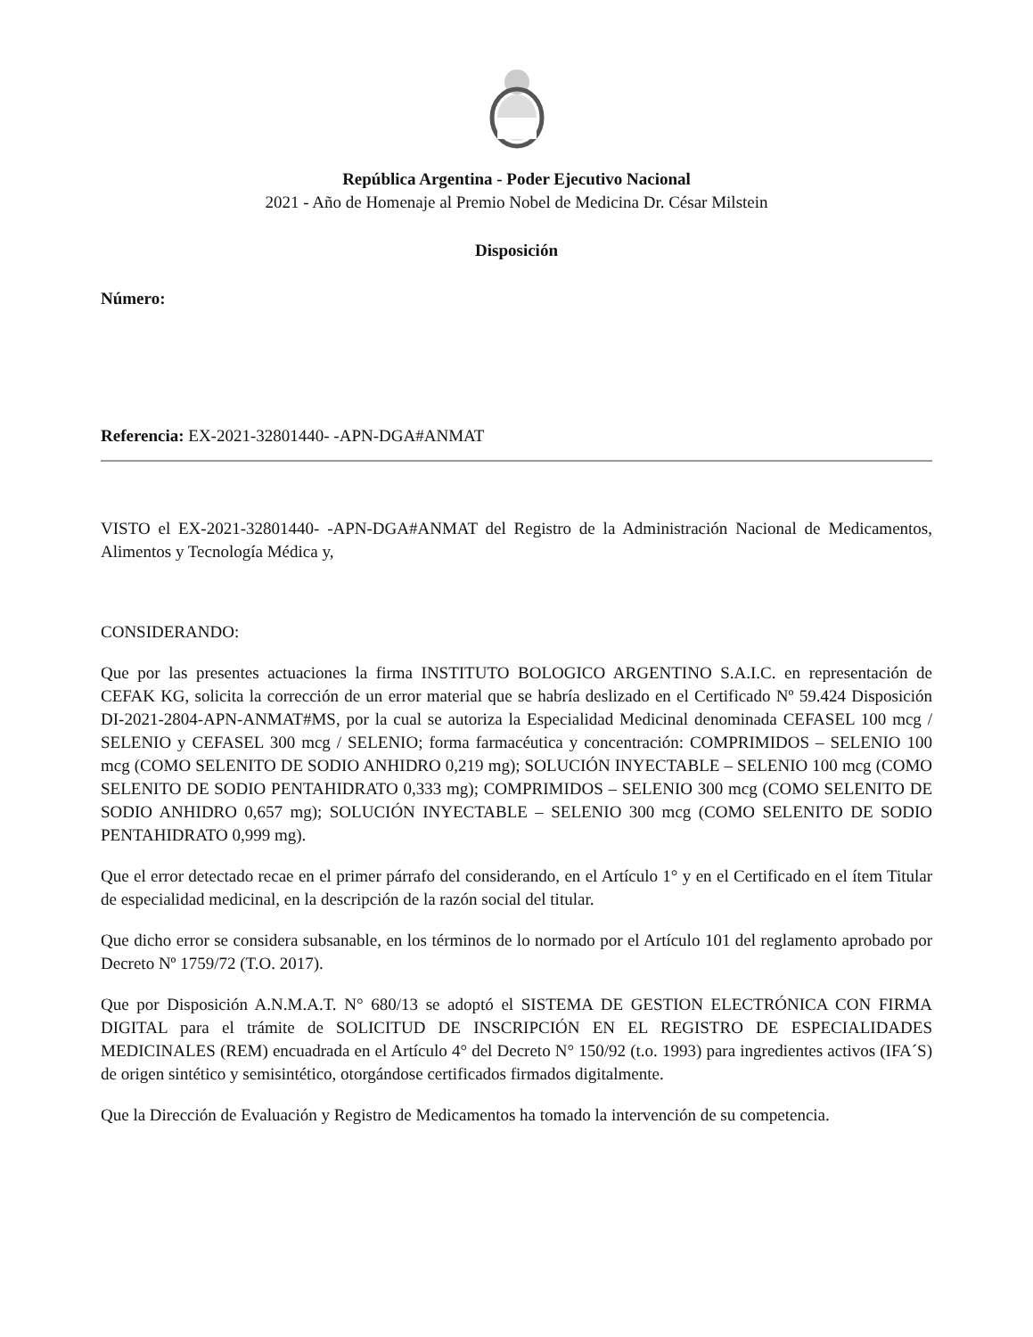República Argentina - Poder Ejecutivo Nacional
2021 - Año de Homenaje al Premio Nobel de Medicina Dr. César Milstein
Disposición
Número:
Referencia: EX-2021-32801440- -APN-DGA#ANMAT
VISTO el EX-2021-32801440- -APN-DGA#ANMAT del Registro de la Administración Nacional de Medicamentos, Alimentos y Tecnología Médica y,
CONSIDERANDO:
Que por las presentes actuaciones la firma INSTITUTO BOLOGICO ARGENTINO S.A.I.C. en representación de CEFAK KG, solicita la corrección de un error material que se habría deslizado en el Certificado Nº 59.424 Disposición DI-2021-2804-APN-ANMAT#MS, por la cual se autoriza la Especialidad Medicinal denominada CEFASEL 100 mcg / SELENIO y CEFASEL 300 mcg / SELENIO; forma farmacéutica y concentración: COMPRIMIDOS – SELENIO 100 mcg (COMO SELENITO DE SODIO ANHIDRO 0,219 mg); SOLUCIÓN INYECTABLE – SELENIO 100 mcg (COMO SELENITO DE SODIO PENTAHIDRATO 0,333 mg); COMPRIMIDOS – SELENIO 300 mcg (COMO SELENITO DE SODIO ANHIDRO 0,657 mg); SOLUCIÓN INYECTABLE – SELENIO 300 mcg (COMO SELENITO DE SODIO PENTAHIDRATO 0,999 mg).
Que el error detectado recae en el primer párrafo del considerando, en el Artículo 1° y en el Certificado en el ítem Titular de especialidad medicinal, en la descripción de la razón social del titular.
Que dicho error se considera subsanable, en los términos de lo normado por el Artículo 101 del reglamento aprobado por Decreto Nº 1759/72 (T.O. 2017).
Que por Disposición A.N.M.A.T. N° 680/13 se adoptó el SISTEMA DE GESTION ELECTRÓNICA CON FIRMA DIGITAL para el trámite de SOLICITUD DE INSCRIPCIÓN EN EL REGISTRO DE ESPECIALIDADES MEDICINALES (REM) encuadrada en el Artículo 4° del Decreto N° 150/92 (t.o. 1993) para ingredientes activos (IFA´S) de origen sintético y semisintético, otorgándose certificados firmados digitalmente.
Que la Dirección de Evaluación y Registro de Medicamentos ha tomado la intervención de su competencia.